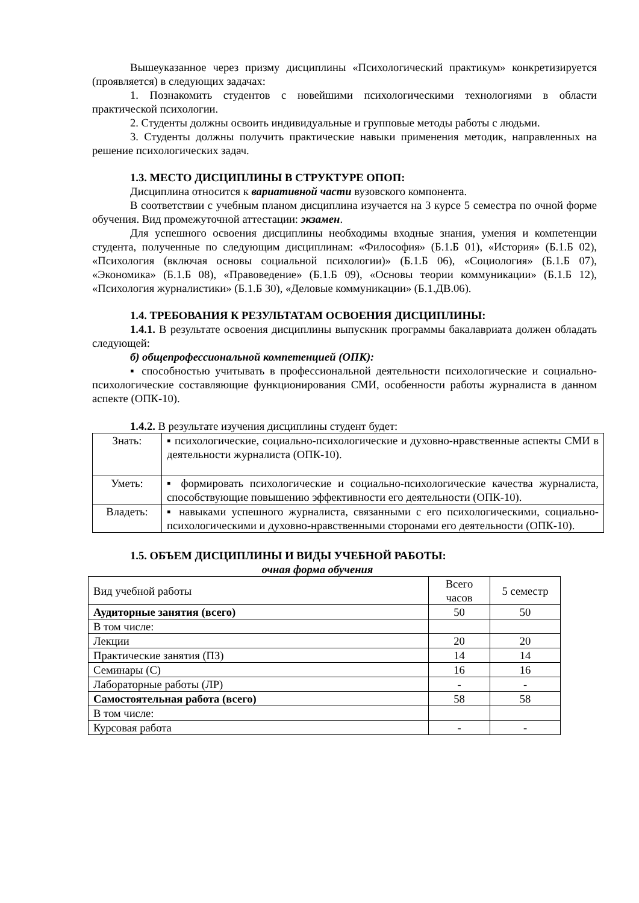Вышеуказанное через призму дисциплины «Психологический практикум» конкретизируется (проявляется) в следующих задачах:
1. Познакомить студентов с новейшими психологическими технологиями в области практической психологии.
2. Студенты должны освоить индивидуальные и групповые методы работы с людьми.
3. Студенты должны получить практические навыки применения методик, направленных на решение психологических задач.
1.3. МЕСТО ДИСЦИПЛИНЫ В СТРУКТУРЕ ОПОП:
Дисциплина относится к вариативной части вузовского компонента.
В соответствии с учебным планом дисциплина изучается на 3 курсе 5 семестра по очной форме обучения. Вид промежуточной аттестации: экзамен.
Для успешного освоения дисциплины необходимы входные знания, умения и компетенции студента, полученные по следующим дисциплинам: «Философия» (Б.1.Б 01), «История» (Б.1.Б 02), «Психология (включая основы социальной психологии)» (Б.1.Б 06), «Социология» (Б.1.Б 07), «Экономика» (Б.1.Б 08), «Правоведение» (Б.1.Б 09), «Основы теории коммуникации» (Б.1.Б 12), «Психология журналистики» (Б.1.Б 30), «Деловые коммуникации» (Б.1.ДВ.06).
1.4. ТРЕБОВАНИЯ К РЕЗУЛЬТАТАМ ОСВОЕНИЯ ДИСЦИПЛИНЫ:
1.4.1. В результате освоения дисциплины выпускник программы бакалавриата должен обладать следующей:
б) общепрофессиональной компетенцией (ОПК):
▪ способностью учитывать в профессиональной деятельности психологические и социально-психологические составляющие функционирования СМИ, особенности работы журналиста в данном аспекте (ОПК-10).
1.4.2. В результате изучения дисциплины студент будет:
| Знать: | ▪ психологические, социально-психологические и духовно-нравственные аспекты СМИ в деятельности журналиста (ОПК-10). |
| Уметь: | ▪ формировать психологические и социально-психологические качества журналиста, способствующие повышению эффективности его деятельности (ОПК-10). |
| Владеть: | ▪ навыками успешного журналиста, связанными с его психологическими, социально-психологическими и духовно-нравственными сторонами его деятельности (ОПК-10). |
1.5. ОБЪЕМ ДИСЦИПЛИНЫ И ВИДЫ УЧЕБНОЙ РАБОТЫ:
очная форма обучения
| Вид учебной работы | Всего часов | 5 семестр |
| Аудиторные занятия (всего) | 50 | 50 |
| В том числе: | | |
| Лекции | 20 | 20 |
| Практические занятия (ПЗ) | 14 | 14 |
| Семинары (С) | 16 | 16 |
| Лабораторные работы (ЛР) | - | - |
| Самостоятельная работа (всего) | 58 | 58 |
| В том числе: | | |
| Курсовая работа | - | - |